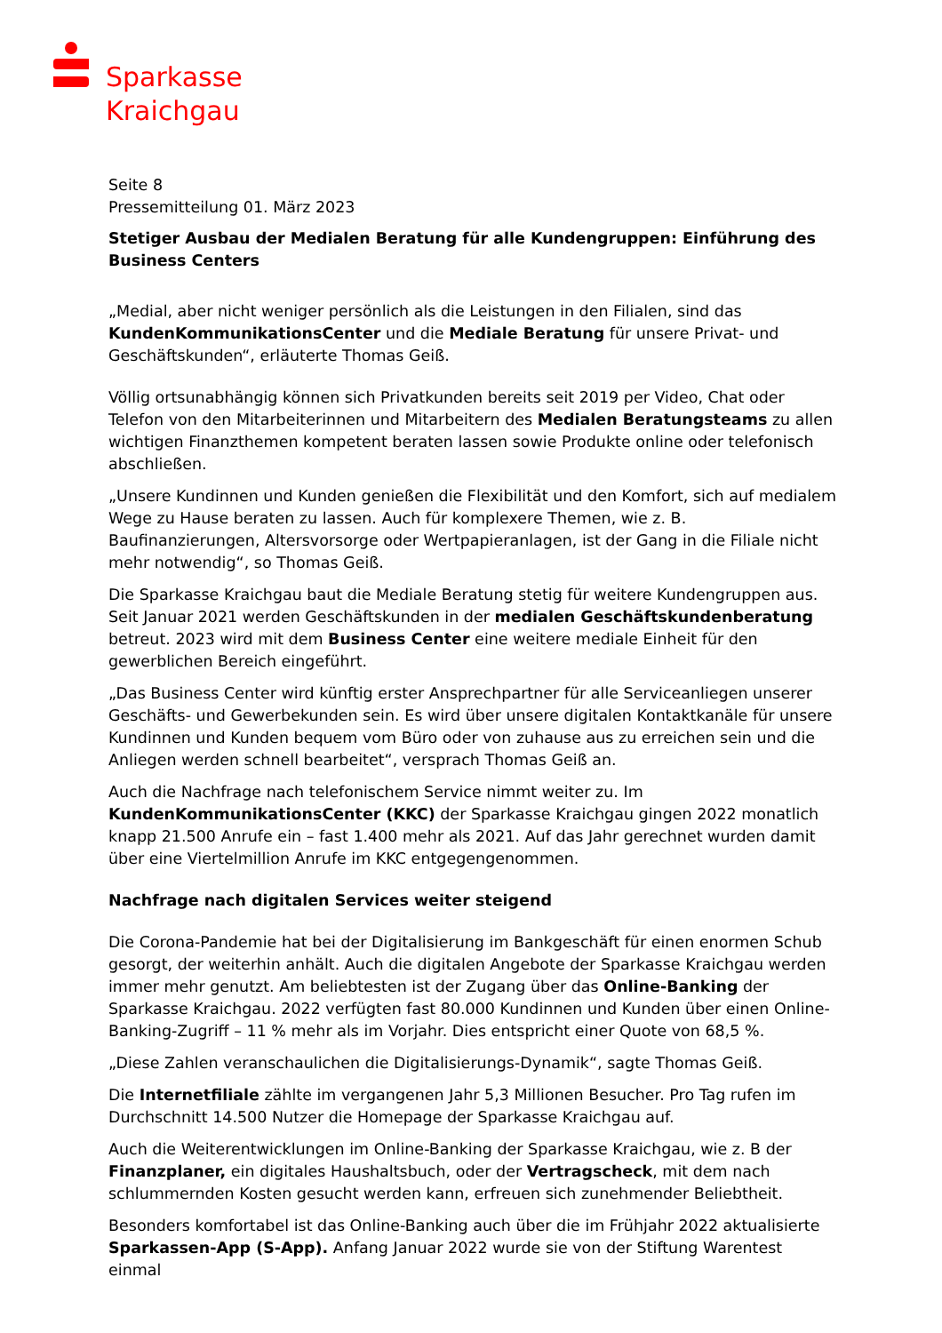Sparkasse
Kraichgau
Seite 8
Pressemitteilung 01. März 2023
Stetiger Ausbau der Medialen Beratung für alle Kundengruppen: Einführung des Business Centers
„Medial, aber nicht weniger persönlich als die Leistungen in den Filialen, sind das KundenKommunikationsCenter und die Mediale Beratung für unsere Privat- und Geschäftskunden“, erläuterte Thomas Geiß.
Völlig ortsunabhängig können sich Privatkunden bereits seit 2019 per Video, Chat oder Telefon von den Mitarbeiterinnen und Mitarbeitern des Medialen Beratungsteams zu allen wichtigen Finanzthemen kompetent beraten lassen sowie Produkte online oder telefonisch abschließen.
„Unsere Kundinnen und Kunden genießen die Flexibilität und den Komfort, sich auf medialem Wege zu Hause beraten zu lassen. Auch für komplexere Themen, wie z. B. Baufinanzierungen, Altersvorsorge oder Wertpapieranlagen, ist der Gang in die Filiale nicht mehr notwendig“, so Thomas Geiß.
Die Sparkasse Kraichgau baut die Mediale Beratung stetig für weitere Kundengruppen aus. Seit Januar 2021 werden Geschäftskunden in der medialen Geschäftskundenberatung betreut. 2023 wird mit dem Business Center eine weitere mediale Einheit für den gewerblichen Bereich eingeführt.
„Das Business Center wird künftig erster Ansprechpartner für alle Serviceanliegen unserer Geschäfts- und Gewerbekunden sein. Es wird über unsere digitalen Kontaktkanäle für unsere Kundinnen und Kunden bequem vom Büro oder von zuhause aus zu erreichen sein und die Anliegen werden schnell bearbeitet“, versprach Thomas Geiß an.
Auch die Nachfrage nach telefonischem Service nimmt weiter zu. Im KundenKommunikationsCenter (KKC) der Sparkasse Kraichgau gingen 2022 monatlich knapp 21.500 Anrufe ein – fast 1.400 mehr als 2021. Auf das Jahr gerechnet wurden damit über eine Viertelmillion Anrufe im KKC entgegengenommen.
Nachfrage nach digitalen Services weiter steigend
Die Corona-Pandemie hat bei der Digitalisierung im Bankgeschäft für einen enormen Schub gesorgt, der weiterhin anhält. Auch die digitalen Angebote der Sparkasse Kraichgau werden immer mehr genutzt. Am beliebtesten ist der Zugang über das Online-Banking der Sparkasse Kraichgau. 2022 verfügten fast 80.000 Kundinnen und Kunden über einen Online-Banking-Zugriff – 11 % mehr als im Vorjahr. Dies entspricht einer Quote von 68,5 %.
„Diese Zahlen veranschaulichen die Digitalisierungs-Dynamik“, sagte Thomas Geiß.
Die Internetfiliale zählte im vergangenen Jahr 5,3 Millionen Besucher. Pro Tag rufen im Durchschnitt 14.500 Nutzer die Homepage der Sparkasse Kraichgau auf.
Auch die Weiterentwicklungen im Online-Banking der Sparkasse Kraichgau, wie z. B der Finanzplaner, ein digitales Haushaltsbuch, oder der Vertragscheck, mit dem nach schlummernden Kosten gesucht werden kann, erfreuen sich zunehmender Beliebtheit.
Besonders komfortabel ist das Online-Banking auch über die im Frühjahr 2022 aktualisierte Sparkassen-App (S-App). Anfang Januar 2022 wurde sie von der Stiftung Warentest einmal